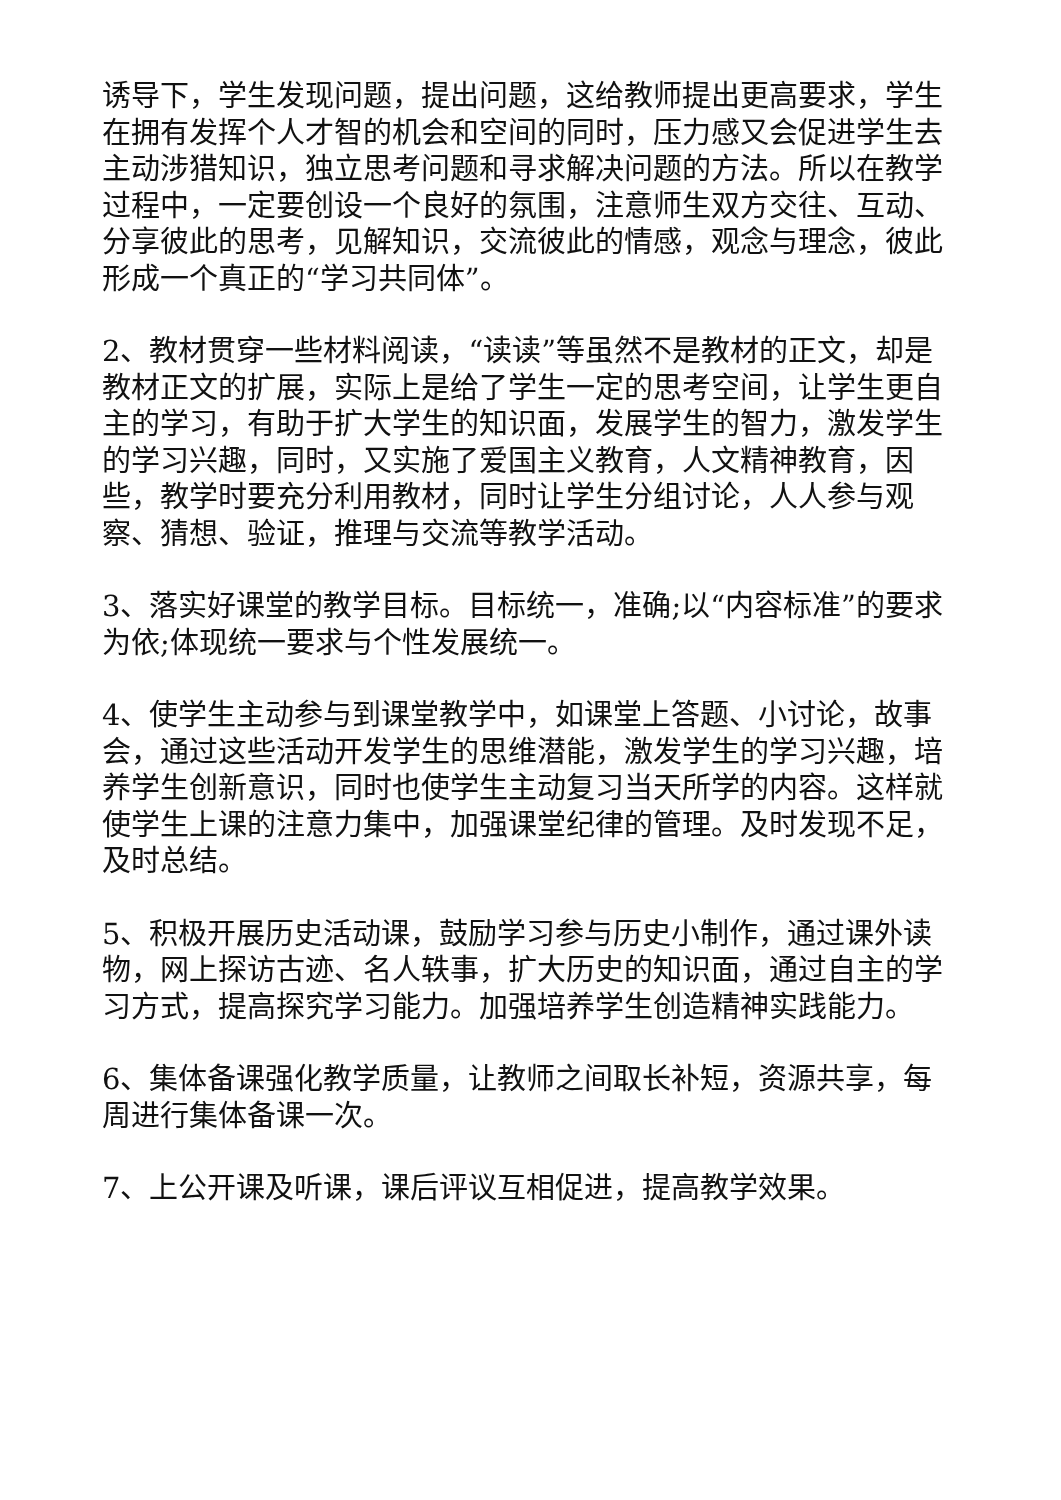诱导下，学生发现问题，提出问题，这给教师提出更高要求，学生在拥有发挥个人才智的机会和空间的同时，压力感又会促进学生去主动涉猎知识，独立思考问题和寻求解决问题的方法。所以在教学过程中，一定要创设一个良好的氛围，注意师生双方交往、互动、分享彼此的思考，见解知识，交流彼此的情感，观念与理念，彼此形成一个真正的“学习共同体”。
2、教材贯穿一些材料阅读，“读读”等虽然不是教材的正文，却是教材正文的扩展，实际上是给了学生一定的思考空间，让学生更自主的学习，有助于扩大学生的知识面，发展学生的智力，激发学生的学习兴趣，同时，又实施了爱国主义教育，人文精神教育，因些，教学时要充分利用教材，同时让学生分组讨论，人人参与观察、猜想、验证，推理与交流等教学活动。
3、落实好课堂的教学目标。目标统一，准确;以“内容标准”的要求为依;体现统一要求与个性发展统一。
4、使学生主动参与到课堂教学中，如课堂上答题、小讨论，故事会，通过这些活动开发学生的思维潜能，激发学生的学习兴趣，培养学生创新意识，同时也使学生主动复习当天所学的内容。这样就使学生上课的注意力集中，加强课堂纪律的管理。及时发现不足，及时总结。
5、积极开展历史活动课，鼓励学习参与历史小制作，通过课外读物，网上探访古迹、名人轶事，扩大历史的知识面，通过自主的学习方式，提高探究学习能力。加强培养学生创造精神实践能力。
6、集体备课强化教学质量，让教师之间取长补短，资源共享，每周进行集体备课一次。
7、上公开课及听课，课后评议互相促进，提高教学效果。